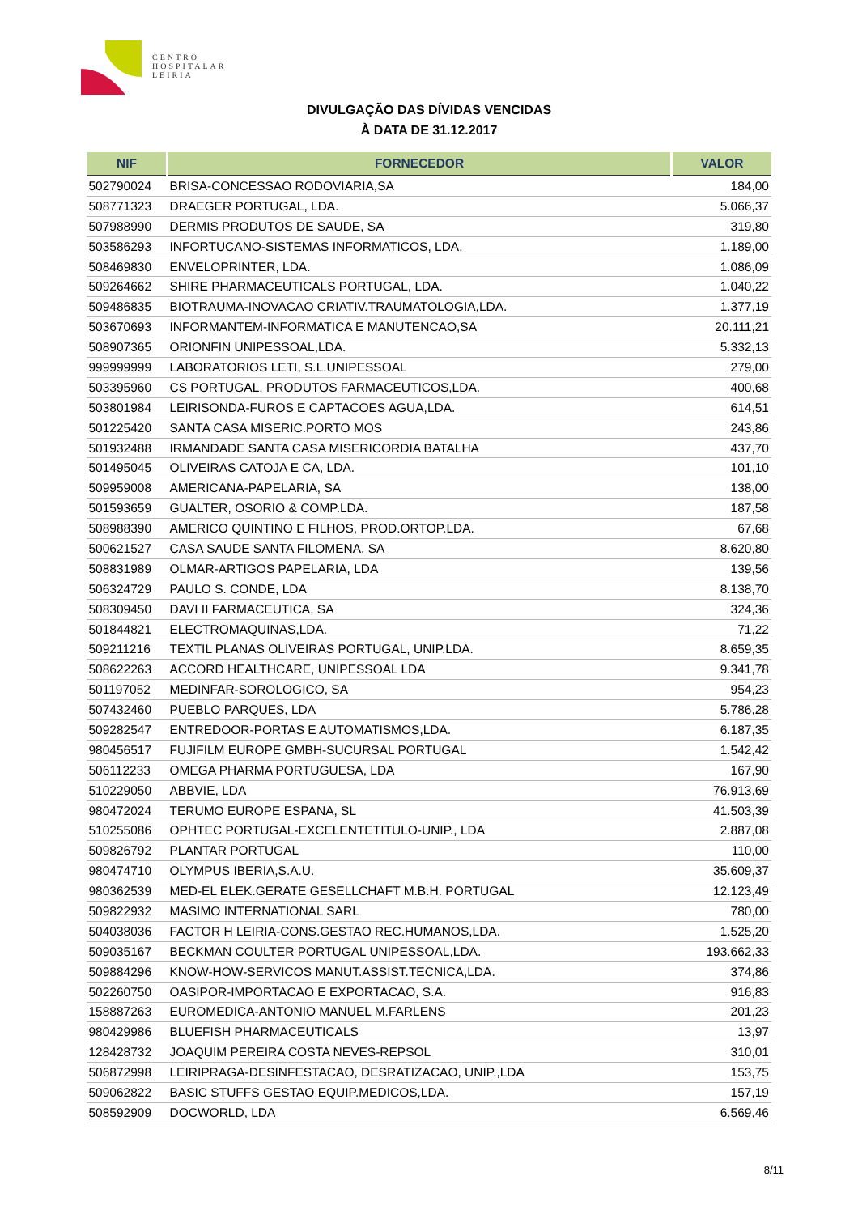CENTRO
HOSPITALAR
LEIRIA
DIVULGAÇÃO DAS DÍVIDAS VENCIDAS
À DATA DE 31.12.2017
| NIF | FORNECEDOR | VALOR |
| --- | --- | --- |
| 502790024 | BRISA-CONCESSAO RODOVIARIA,SA | 184,00 |
| 508771323 | DRAEGER PORTUGAL, LDA. | 5.066,37 |
| 507988990 | DERMIS PRODUTOS DE SAUDE, SA | 319,80 |
| 503586293 | INFORTUCANO-SISTEMAS INFORMATICOS, LDA. | 1.189,00 |
| 508469830 | ENVELOPRINTER, LDA. | 1.086,09 |
| 509264662 | SHIRE PHARMACEUTICALS PORTUGAL, LDA. | 1.040,22 |
| 509486835 | BIOTRAUMA-INOVACAO CRIATIV.TRAUMATOLOGIA,LDA. | 1.377,19 |
| 503670693 | INFORMANTEM-INFORMATICA E MANUTENCAO,SA | 20.111,21 |
| 508907365 | ORIONFIN UNIPESSOAL,LDA. | 5.332,13 |
| 999999999 | LABORATORIOS LETI, S.L.UNIPESSOAL | 279,00 |
| 503395960 | CS PORTUGAL, PRODUTOS FARMACEUTICOS,LDA. | 400,68 |
| 503801984 | LEIRISONDA-FUROS E CAPTACOES AGUA,LDA. | 614,51 |
| 501225420 | SANTA CASA MISERIC.PORTO MOS | 243,86 |
| 501932488 | IRMANDADE SANTA CASA MISERICORDIA BATALHA | 437,70 |
| 501495045 | OLIVEIRAS CATOJA E CA, LDA. | 101,10 |
| 509959008 | AMERICANA-PAPELARIA, SA | 138,00 |
| 501593659 | GUALTER, OSORIO & COMP.LDA. | 187,58 |
| 508988390 | AMERICO QUINTINO E FILHOS, PROD.ORTOP.LDA. | 67,68 |
| 500621527 | CASA SAUDE SANTA FILOMENA, SA | 8.620,80 |
| 508831989 | OLMAR-ARTIGOS PAPELARIA, LDA | 139,56 |
| 506324729 | PAULO S. CONDE, LDA | 8.138,70 |
| 508309450 | DAVI II FARMACEUTICA, SA | 324,36 |
| 501844821 | ELECTROMAQUINAS,LDA. | 71,22 |
| 509211216 | TEXTIL PLANAS OLIVEIRAS PORTUGAL, UNIP.LDA. | 8.659,35 |
| 508622263 | ACCORD HEALTHCARE, UNIPESSOAL LDA | 9.341,78 |
| 501197052 | MEDINFAR-SOROLOGICO, SA | 954,23 |
| 507432460 | PUEBLO PARQUES, LDA | 5.786,28 |
| 509282547 | ENTREDOOR-PORTAS E AUTOMATISMOS,LDA. | 6.187,35 |
| 980456517 | FUJIFILM EUROPE GMBH-SUCURSAL PORTUGAL | 1.542,42 |
| 506112233 | OMEGA PHARMA PORTUGUESA, LDA | 167,90 |
| 510229050 | ABBVIE, LDA | 76.913,69 |
| 980472024 | TERUMO EUROPE ESPANA, SL | 41.503,39 |
| 510255086 | OPHTEC PORTUGAL-EXCELENTETITULO-UNIP., LDA | 2.887,08 |
| 509826792 | PLANTAR PORTUGAL | 110,00 |
| 980474710 | OLYMPUS IBERIA,S.A.U. | 35.609,37 |
| 980362539 | MED-EL ELEK.GERATE GESELLCHAFT M.B.H. PORTUGAL | 12.123,49 |
| 509822932 | MASIMO INTERNATIONAL SARL | 780,00 |
| 504038036 | FACTOR H LEIRIA-CONS.GESTAO REC.HUMANOS,LDA. | 1.525,20 |
| 509035167 | BECKMAN COULTER PORTUGAL UNIPESSOAL,LDA. | 193.662,33 |
| 509884296 | KNOW-HOW-SERVICOS MANUT.ASSIST.TECNICA,LDA. | 374,86 |
| 502260750 | OASIPOR-IMPORTACAO E EXPORTACAO, S.A. | 916,83 |
| 158887263 | EUROMEDICA-ANTONIO MANUEL M.FARLENS | 201,23 |
| 980429986 | BLUEFISH PHARMACEUTICALS | 13,97 |
| 128428732 | JOAQUIM PEREIRA COSTA NEVES-REPSOL | 310,01 |
| 506872998 | LEIRIPRAGA-DESINFESTACAO, DESRATIZACAO, UNIP.,LDA | 153,75 |
| 509062822 | BASIC STUFFS GESTAO EQUIP.MEDICOS,LDA. | 157,19 |
| 508592909 | DOCWORLD, LDA | 6.569,46 |
8/11